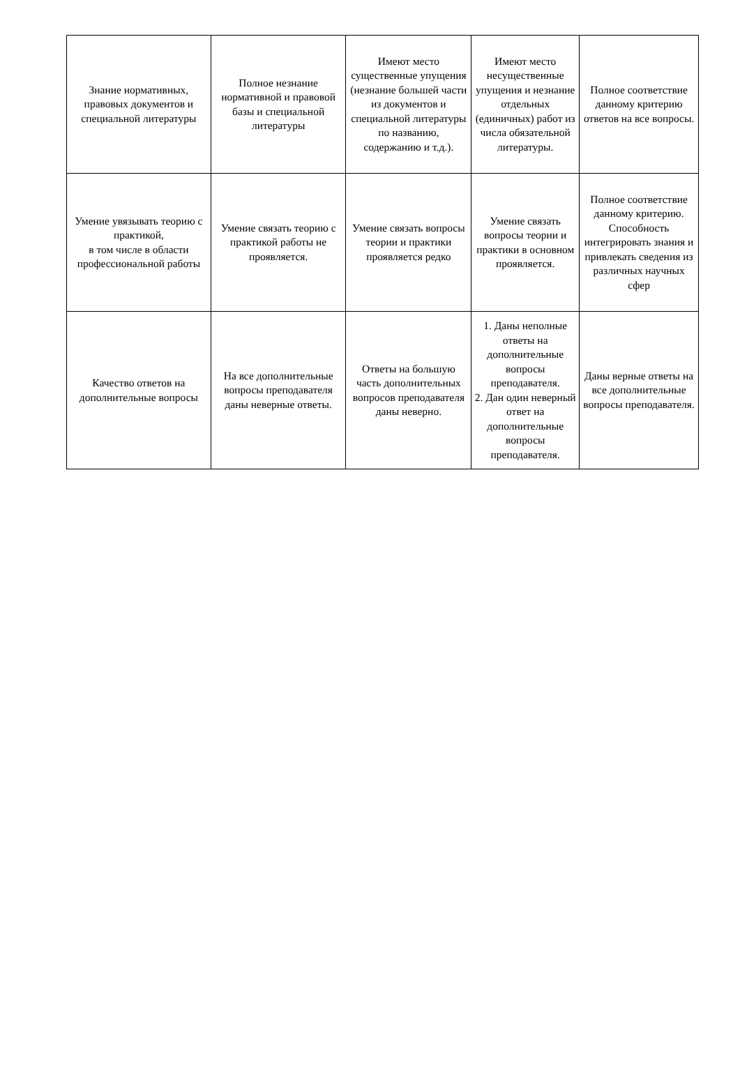| Знание нормативных, правовых документов и специальной литературы | Полное незнание нормативной и правовой базы и специальной литературы | Имеют место существенные упущения (незнание большей части из документов и специальной литературы по названию, содержанию и т.д.). | Имеют место несущественные упущения и незнание отдельных (единичных) работ из числа обязательной литературы. | Полное соответствие данному критерию ответов на все вопросы. |
| Умение увязывать теорию с практикой, в том числе в области профессиональной работы | Умение связать теорию с практикой работы не проявляется. | Умение связать вопросы теории и практики проявляется редко | Умение связать вопросы теории и практики в основном проявляется. | Полное соответствие данному критерию. Способность интегрировать знания и привлекать сведения из различных научных сфер |
| Качество ответов на дополнительные вопросы | На все дополнительные вопросы преподавателя даны неверные ответы. | Ответы на большую часть дополнительных вопросов преподавателя даны неверно. | 1. Даны неполные ответы на дополнительные вопросы преподавателя. 2. Дан один неверный ответ на дополнительные вопросы преподавателя. | Даны верные ответы на все дополнительные вопросы преподавателя. |